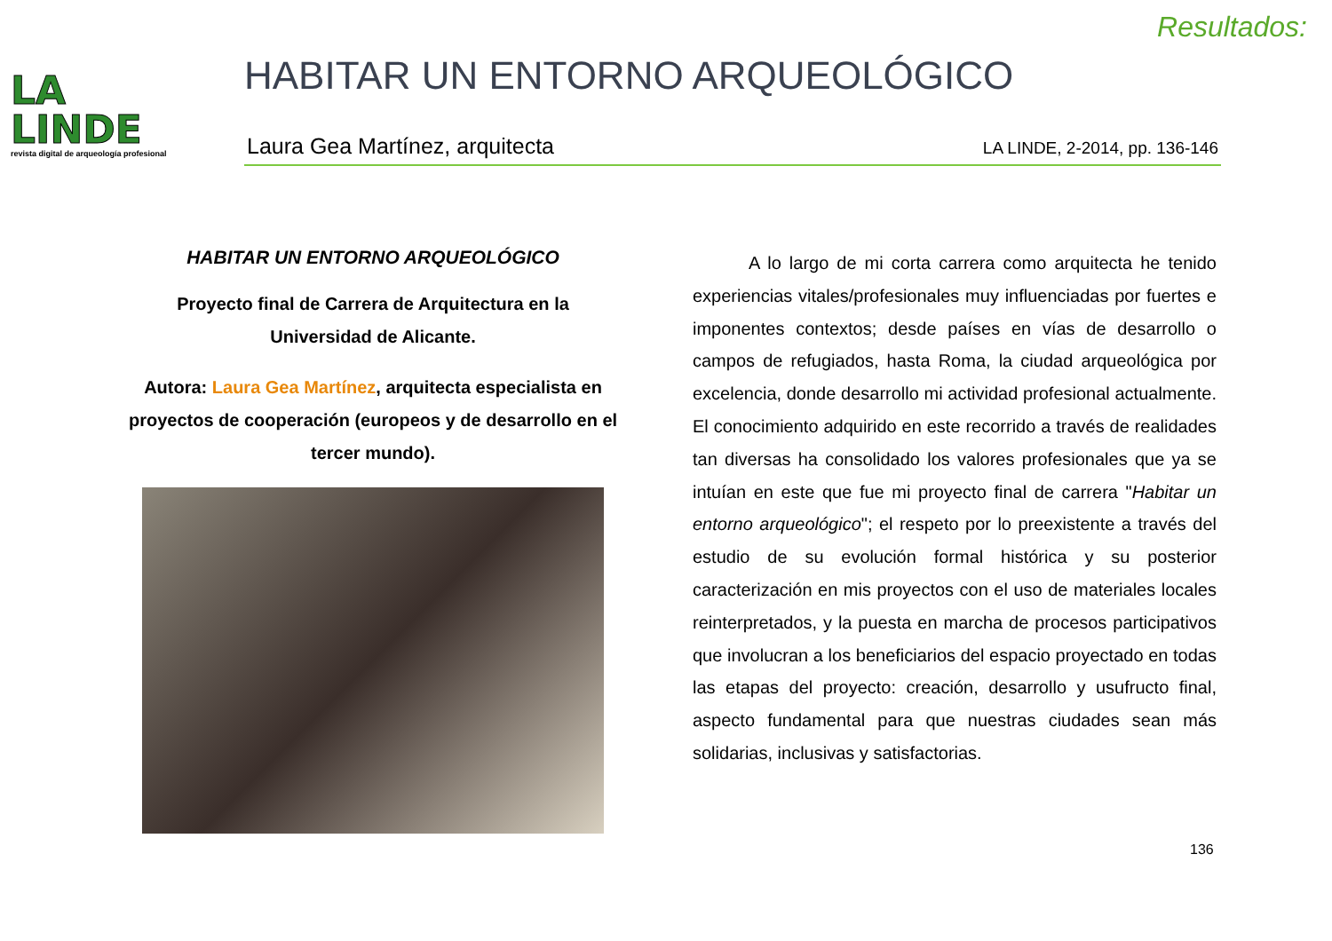Resultados:
LA
LINDE
revista digital de arqueología profesional
HABITAR UN ENTORNO ARQUEOLÓGICO
Laura Gea Martínez, arquitecta LA LINDE, 2-2014, pp. 136-146
HABITAR UN ENTORNO ARQUEOLÓGICO
Proyecto final de Carrera de Arquitectura en la
Universidad de Alicante.
Autora: Laura Gea Martínez, arquitecta especialista en proyectos de cooperación (europeos y de desarrollo en el tercer mundo).
A lo largo de mi corta carrera como arquitecta he tenido experiencias vitales/profesionales muy influenciadas por fuertes e imponentes contextos; desde países en vías de desarrollo o campos de refugiados, hasta Roma, la ciudad arqueológica por excelencia, donde desarrollo mi actividad profesional actualmente. El conocimiento adquirido en este recorrido a través de realidades tan diversas ha consolidado los valores profesionales que ya se intuían en este que fue mi proyecto final de carrera "Habitar un entorno arqueológico"; el respeto por lo preexistente a través del estudio de su evolución formal histórica y su posterior caracterización en mis proyectos con el uso de materiales locales reinterpretados, y la puesta en marcha de procesos participativos que involucran a los beneficiarios del espacio proyectado en todas las etapas del proyecto: creación, desarrollo y usufructo final, aspecto fundamental para que nuestras ciudades sean más solidarias, inclusivas y satisfactorias.
136